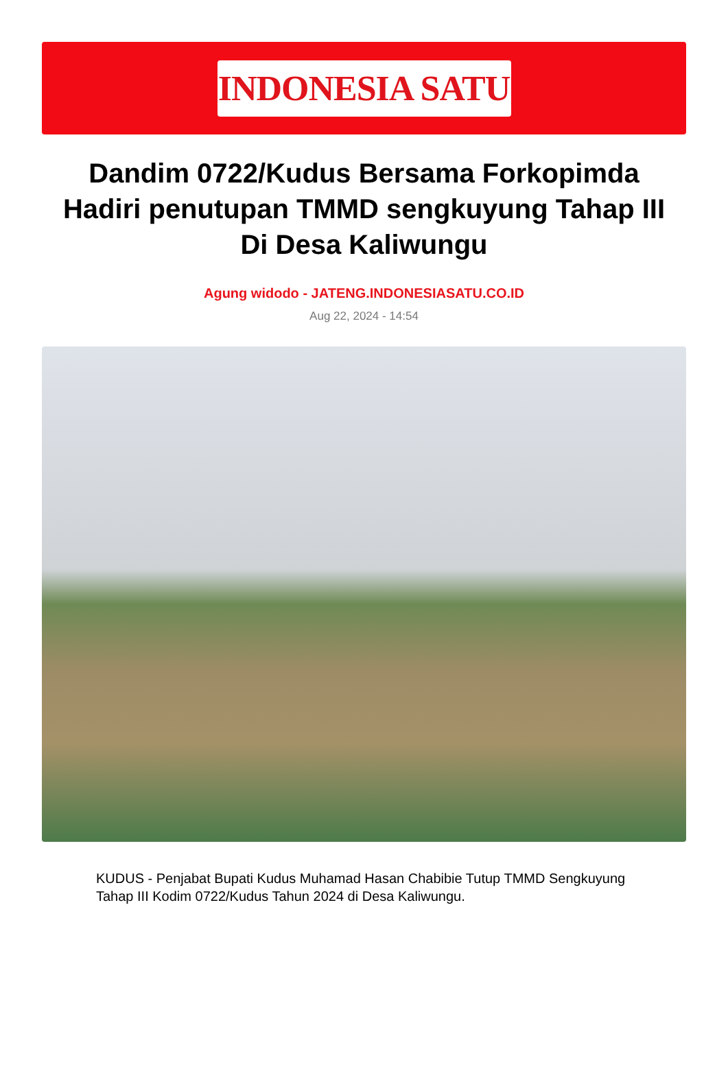INDONESIA SATU
Dandim 0722/Kudus Bersama Forkopimda Hadiri penutupan TMMD sengkuyung Tahap III Di Desa Kaliwungu
Agung widodo - JATENG.INDONESIASATU.CO.ID
Aug 22, 2024 - 14:54
KUDUS - Penjabat Bupati Kudus Muhamad Hasan Chabibie Tutup TMMD Sengkuyung Tahap III Kodim 0722/Kudus Tahun 2024 di Desa Kaliwungu.